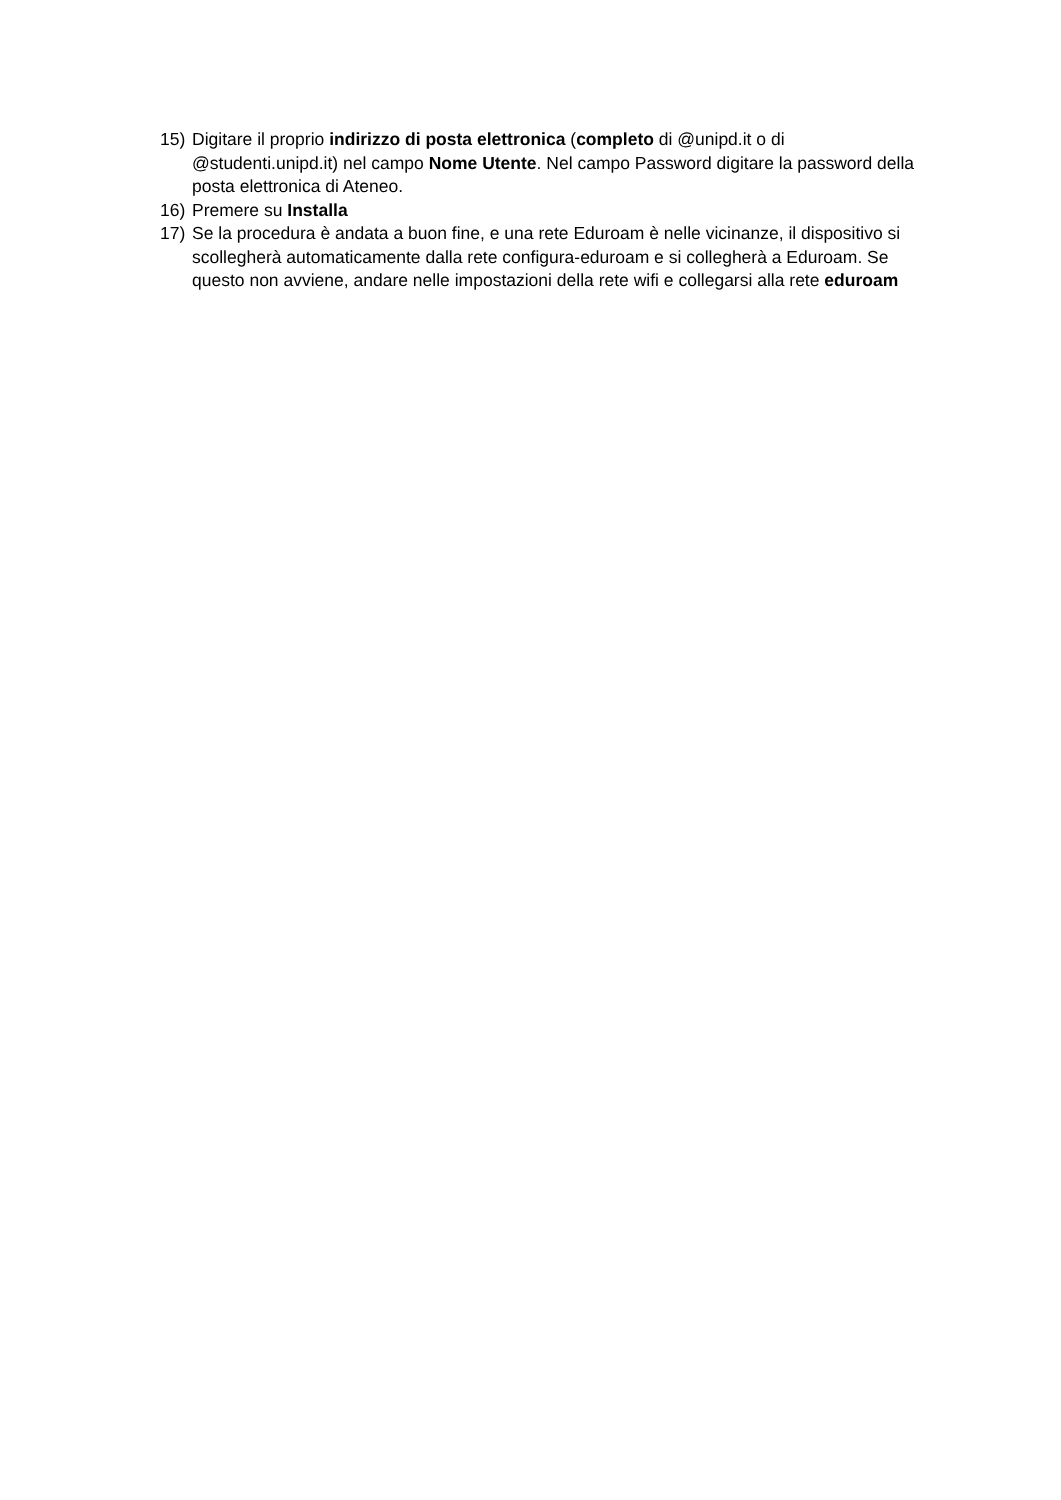15) Digitare il proprio indirizzo di posta elettronica (completo di @unipd.it o di @studenti.unipd.it) nel campo Nome Utente. Nel campo Password digitare la password della posta elettronica di Ateneo.
16) Premere su Installa
17) Se la procedura è andata a buon fine, e una rete Eduroam è nelle vicinanze, il dispositivo si scollegherà automaticamente dalla rete configura-eduroam e si collegherà a Eduroam. Se questo non avviene, andare nelle impostazioni della rete wifi e collegarsi alla rete eduroam